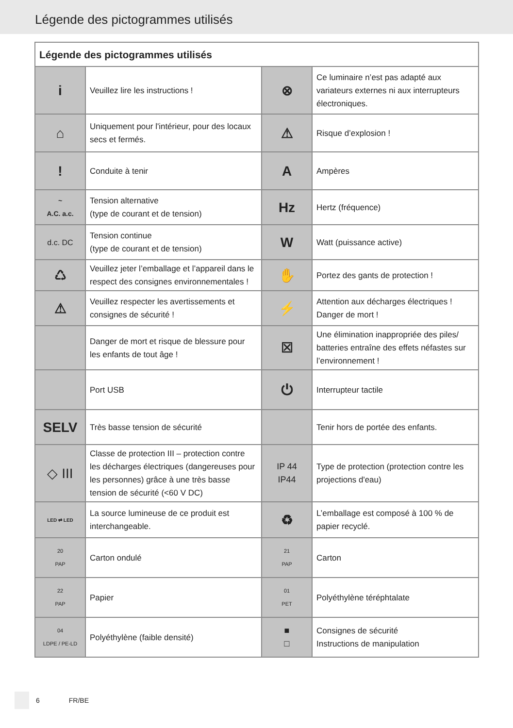Légende des pictogrammes utilisés
| Légende des pictogrammes utilisés | | | |
| --- | --- | --- | --- |
| i | Veuillez lire les instructions ! | ⊗ | Ce luminaire n’est pas adapté aux variateurs externes ni aux interrupteurs électroniques. |
| ⌂ | Uniquement pour l'intérieur, pour des locaux secs et fermés. | ⚠ | Risque d’explosion ! |
| ! | Conduite à tenir | A | Ampères |
| ~ A.C. a.c. | Tension alternative (type de courant et de tension) | Hz | Hertz (fréquence) |
| d.c. DC | Tension continue (type de courant et de tension) | W | Watt (puissance active) |
| ♺ | Veuillez jeter l’emballage et l’appareil dans le respect des consignes environnementales ! | ✋ | Portez des gants de protection ! |
| ⚠ | Veuillez respecter les avertissements et consignes de sécurité ! | ⚡ | Attention aux décharges électriques ! Danger de mort ! |
| | Danger de mort et risque de blessure pour les enfants de tout âge ! | ☒ | Une élimination inappropriée des piles/ batteries entraîne des effets néfastes sur l’environnement ! |
| | Port USB | ⏻ | Interrupteur tactile |
| SELV | Très basse tension de sécurité | | Tenir hors de portée des enfants. |
| ◇ III | Classe de protection III – protection contre les décharges électriques (dangereuses pour les personnes) grâce à une très basse tension de sécurité (<60 V DC) | IP 44 IP44 | Type de protection (protection contre les projections d'eau) |
| LED ⇄ LED | La source lumineuse de ce produit est interchangeable. | ♻ | L’emballage est composé à 100 % de papier recyclé. |
| 20 PAP | Carton ondulé | 21 PAP | Carton |
| 22 PAP | Papier | 01 PET | Polyéthylène téréphtalate |
| 04 LDPE / PE-LD | Polyéthylène (faible densité) | ■ □ | Consignes de sécurité Instructions de manipulation |
6 FR/BE